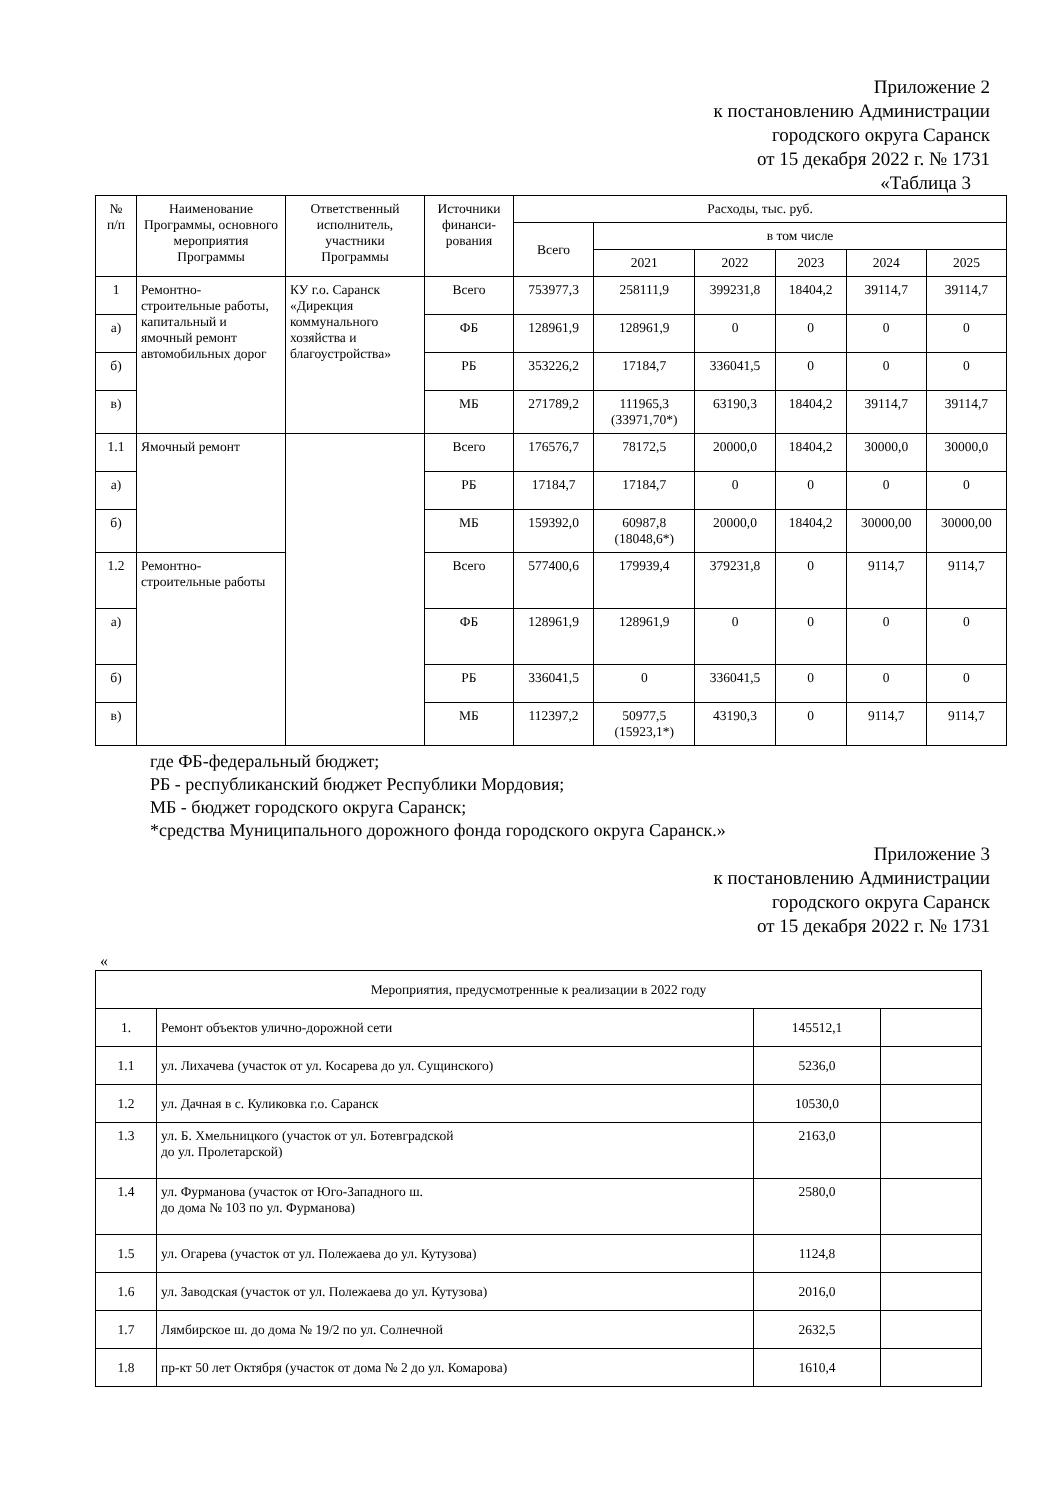Приложение 2
к постановлению Администрации
городского округа Саранск
от 15 декабря 2022 г. № 1731
«Таблица 3
| № п/п | Наименование Программы, основного мероприятия Программы | Ответственный исполнитель, участники Программы | Источники финанси-рования | Расходы, тыс. руб. | | | | | |
| --- | --- | --- | --- | --- | --- | --- | --- | --- | --- |
| | | | | Всего | в том числе | | | | |
| | | | | | 2021 | 2022 | 2023 | 2024 | 2025 |
| 1 | Ремонтно-строительные работы, капитальный и ямочный ремонт автомобильных дорог | КУ г.о. Саранск «Дирекция коммунального хозяйства и благоустройства» | Всего | 753977,3 | 258111,9 | 399231,8 | 18404,2 | 39114,7 | 39114,7 |
| а) | | | ФБ | 128961,9 | 128961,9 | 0 | 0 | 0 | 0 |
| б) | | | РБ | 353226,2 | 17184,7 | 336041,5 | 0 | 0 | 0 |
| в) | | | МБ | 271789,2 | 111965,3 (33971,70*) | 63190,3 | 18404,2 | 39114,7 | 39114,7 |
| 1.1 | Ямочный ремонт | | Всего | 176576,7 | 78172,5 | 20000,0 | 18404,2 | 30000,0 | 30000,0 |
| а) | | | РБ | 17184,7 | 17184,7 | 0 | 0 | 0 | 0 |
| б) | | | МБ | 159392,0 | 60987,8 (18048,6*) | 20000,0 | 18404,2 | 30000,00 | 30000,00 |
| 1.2 | Ремонтно-строительные работы | | Всего | 577400,6 | 179939,4 | 379231,8 | 0 | 9114,7 | 9114,7 |
| а) | | | ФБ | 128961,9 | 128961,9 | 0 | 0 | 0 | 0 |
| б) | | | РБ | 336041,5 | 0 | 336041,5 | 0 | 0 | 0 |
| в) | | | МБ | 112397,2 | 50977,5 (15923,1*) | 43190,3 | 0 | 9114,7 | 9114,7 |
где ФБ-федеральный бюджет;
РБ - республиканский бюджет Республики Мордовия;
МБ - бюджет городского округа Саранск;
*средства Муниципального дорожного фонда городского округа Саранск.»
Приложение 3
к постановлению Администрации
городского округа Саранск
от 15 декабря 2022 г. № 1731
«
| Мероприятия, предусмотренные к реализации в 2022 году | | | |
| 1. | Ремонт объектов улично-дорожной сети | 145512,1 | |
| 1.1 | ул. Лихачева (участок от ул. Косарева до ул. Сущинского) | 5236,0 | |
| 1.2 | ул. Дачная в с. Куликовка г.о. Саранск | 10530,0 | |
| 1.3 | ул. Б. Хмельницкого (участок от ул. Ботевградской до ул. Пролетарской) | 2163,0 | |
| 1.4 | ул. Фурманова (участок от Юго-Западного ш. до дома № 103 по ул. Фурманова) | 2580,0 | |
| 1.5 | ул. Огарева (участок от ул. Полежаева до ул. Кутузова) | 1124,8 | |
| 1.6 | ул. Заводская (участок от ул. Полежаева до ул. Кутузова) | 2016,0 | |
| 1.7 | Лямбирское ш. до дома № 19/2 по ул. Солнечной | 2632,5 | |
| 1.8 | пр-кт 50 лет Октября (участок от дома № 2 до ул. Комарова) | 1610,4 | |